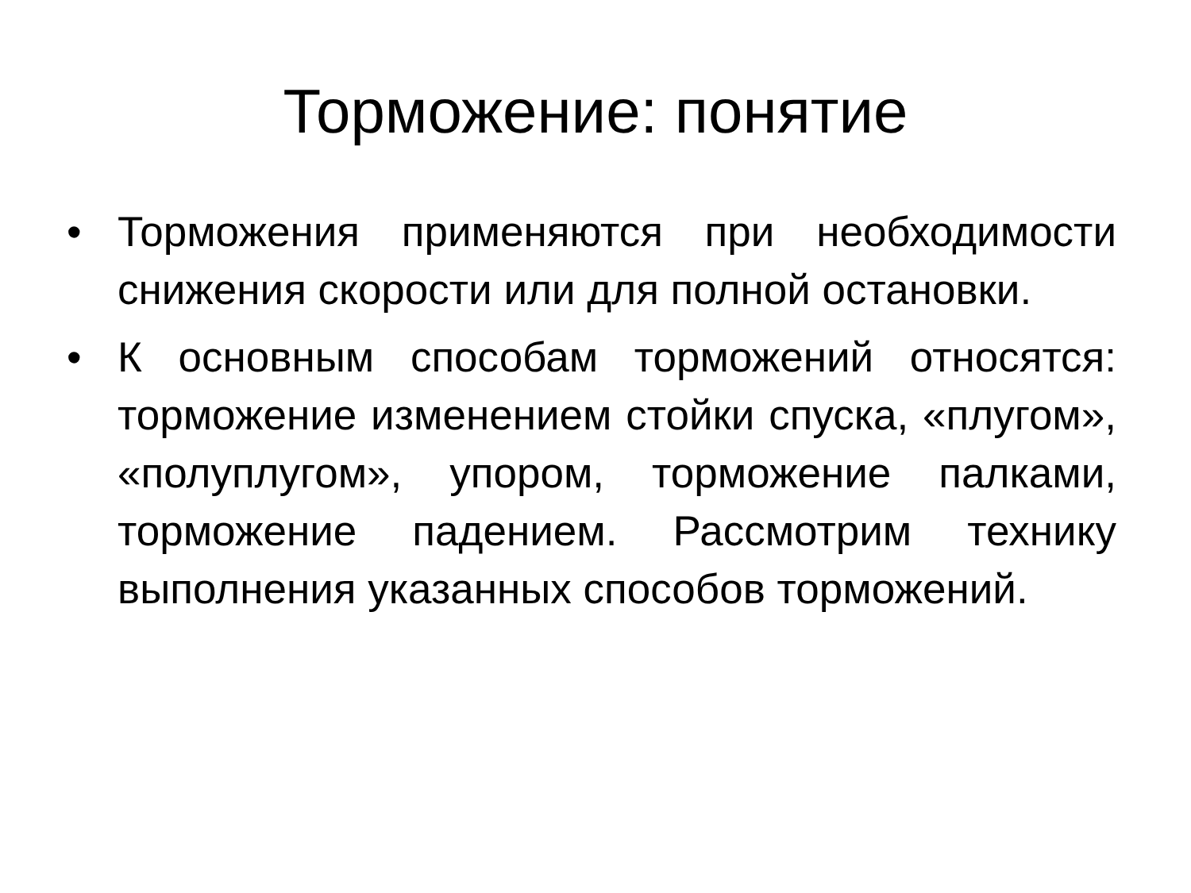Торможение: понятие
• Торможения применяются при необходимости снижения скорости или для полной остановки.
• К основным способам торможений относятся: торможение изменением стойки спуска, «плугом», «полуплугом», упором, торможение палками, торможение падением. Рассмотрим технику выполнения указанных способов торможений.